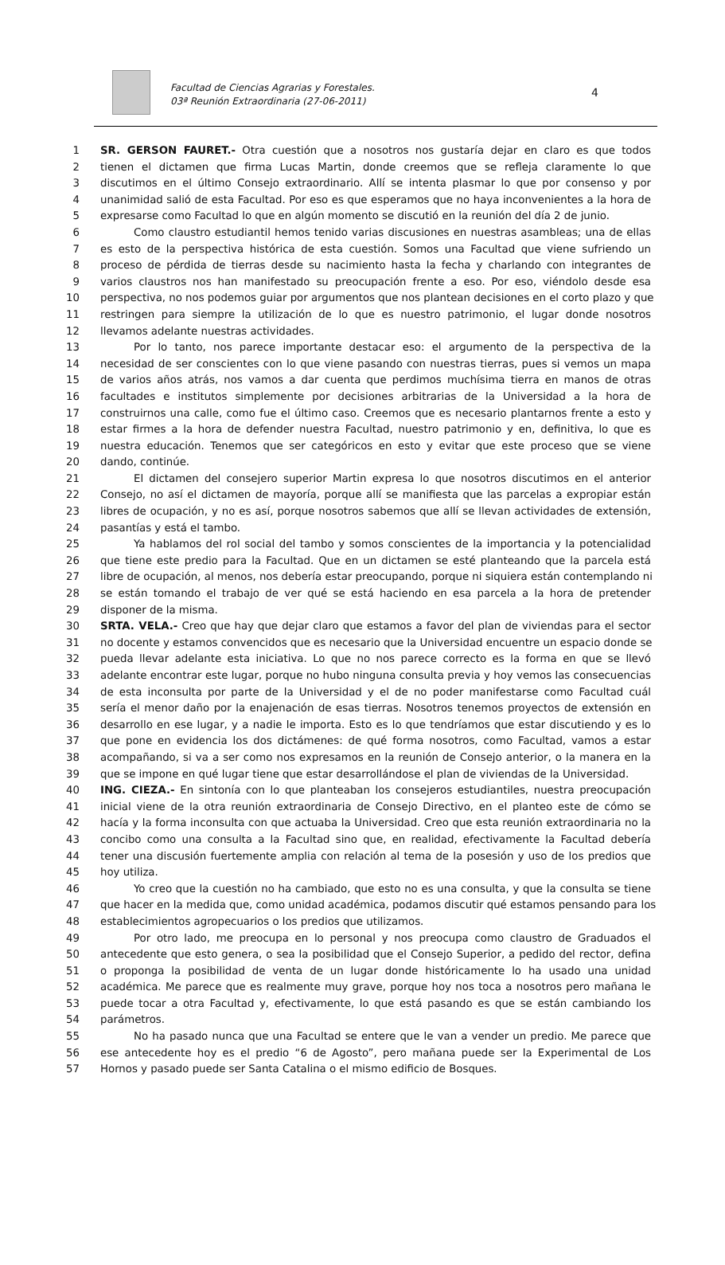Facultad de Ciencias Agrarias y Forestales.
03ª Reunión Extraordinaria (27-06-2011)
4
1 SR. GERSON FAURET.- Otra cuestión que a nosotros nos gustaría dejar en claro es que todos
2 tienen el dictamen que firma Lucas Martin, donde creemos que se refleja claramente lo que
3 discutimos en el último Consejo extraordinario. Allí se intenta plasmar lo que por consenso y por
4 unanimidad salió de esta Facultad. Por eso es que esperamos que no haya inconvenientes a la hora de
5 expresarse como Facultad lo que en algún momento se discutió en la reunión del día 2 de junio.
6 Como claustro estudiantil hemos tenido varias discusiones en nuestras asambleas; una de ellas
7 es esto de la perspectiva histórica de esta cuestión. Somos una Facultad que viene sufriendo un
8 proceso de pérdida de tierras desde su nacimiento hasta la fecha y charlando con integrantes de
9 varios claustros nos han manifestado su preocupación frente a eso. Por eso, viéndolo desde esa
10 perspectiva, no nos podemos guiar por argumentos que nos plantean decisiones en el corto plazo y que
11 restringen para siempre la utilización de lo que es nuestro patrimonio, el lugar donde nosotros
12 llevamos adelante nuestras actividades.
13 Por lo tanto, nos parece importante destacar eso: el argumento de la perspectiva de la
14 necesidad de ser conscientes con lo que viene pasando con nuestras tierras, pues si vemos un mapa
15 de varios años atrás, nos vamos a dar cuenta que perdimos muchísima tierra en manos de otras
16 facultades e institutos simplemente por decisiones arbitrarias de la Universidad a la hora de
17 construirnos una calle, como fue el último caso. Creemos que es necesario plantarnos frente a esto y
18 estar firmes a la hora de defender nuestra Facultad, nuestro patrimonio y en, definitiva, lo que es
19 nuestra educación. Tenemos que ser categóricos en esto y evitar que este proceso que se viene
20 dando, continúe.
21 El dictamen del consejero superior Martin expresa lo que nosotros discutimos en el anterior
22 Consejo, no así el dictamen de mayoría, porque allí se manifiesta que las parcelas a expropiar están
23 libres de ocupación, y no es así, porque nosotros sabemos que allí se llevan actividades de extensión,
24 pasantías y está el tambo.
25 Ya hablamos del rol social del tambo y somos conscientes de la importancia y la potencialidad
26 que tiene este predio para la Facultad. Que en un dictamen se esté planteando que la parcela está
27 libre de ocupación, al menos, nos debería estar preocupando, porque ni siquiera están contemplando ni
28 se están tomando el trabajo de ver qué se está haciendo en esa parcela a la hora de pretender
29 disponer de la misma.
30 SRTA. VELA.- Creo que hay que dejar claro que estamos a favor del plan de viviendas para el sector
31 no docente y estamos convencidos que es necesario que la Universidad encuentre un espacio donde se
32 pueda llevar adelante esta iniciativa. Lo que no nos parece correcto es la forma en que se llevó
33 adelante encontrar este lugar, porque no hubo ninguna consulta previa y hoy vemos las consecuencias
34 de esta inconsulta por parte de la Universidad y el de no poder manifestarse como Facultad cuál
35 sería el menor daño por la enajenación de esas tierras. Nosotros tenemos proyectos de extensión en
36 desarrollo en ese lugar, y a nadie le importa. Esto es lo que tendríamos que estar discutiendo y es lo
37 que pone en evidencia los dos dictámenes: de qué forma nosotros, como Facultad, vamos a estar
38 acompañando, si va a ser como nos expresamos en la reunión de Consejo anterior, o la manera en la
39 que se impone en qué lugar tiene que estar desarrollándose el plan de viviendas de la Universidad.
40 ING. CIEZA.- En sintonía con lo que planteaban los consejeros estudiantiles, nuestra preocupación
41 inicial viene de la otra reunión extraordinaria de Consejo Directivo, en el planteo este de cómo se
42 hacía y la forma inconsulta con que actuaba la Universidad. Creo que esta reunión extraordinaria no la
43 concibo como una consulta a la Facultad sino que, en realidad, efectivamente la Facultad debería
44 tener una discusión fuertemente amplia con relación al tema de la posesión y uso de los predios que
45 hoy utiliza.
46 Yo creo que la cuestión no ha cambiado, que esto no es una consulta, y que la consulta se tiene
47 que hacer en la medida que, como unidad académica, podamos discutir qué estamos pensando para los
48 establecimientos agropecuarios o los predios que utilizamos.
49 Por otro lado, me preocupa en lo personal y nos preocupa como claustro de Graduados el
50 antecedente que esto genera, o sea la posibilidad que el Consejo Superior, a pedido del rector, defina
51 o proponga la posibilidad de venta de un lugar donde históricamente lo ha usado una unidad
52 académica. Me parece que es realmente muy grave, porque hoy nos toca a nosotros pero mañana le
53 puede tocar a otra Facultad y, efectivamente, lo que está pasando es que se están cambiando los
54 parámetros.
55 No ha pasado nunca que una Facultad se entere que le van a vender un predio. Me parece que
56 ese antecedente hoy es el predio “6 de Agosto”, pero mañana puede ser la Experimental de Los
57 Hornos y pasado puede ser Santa Catalina o el mismo edificio de Bosques.